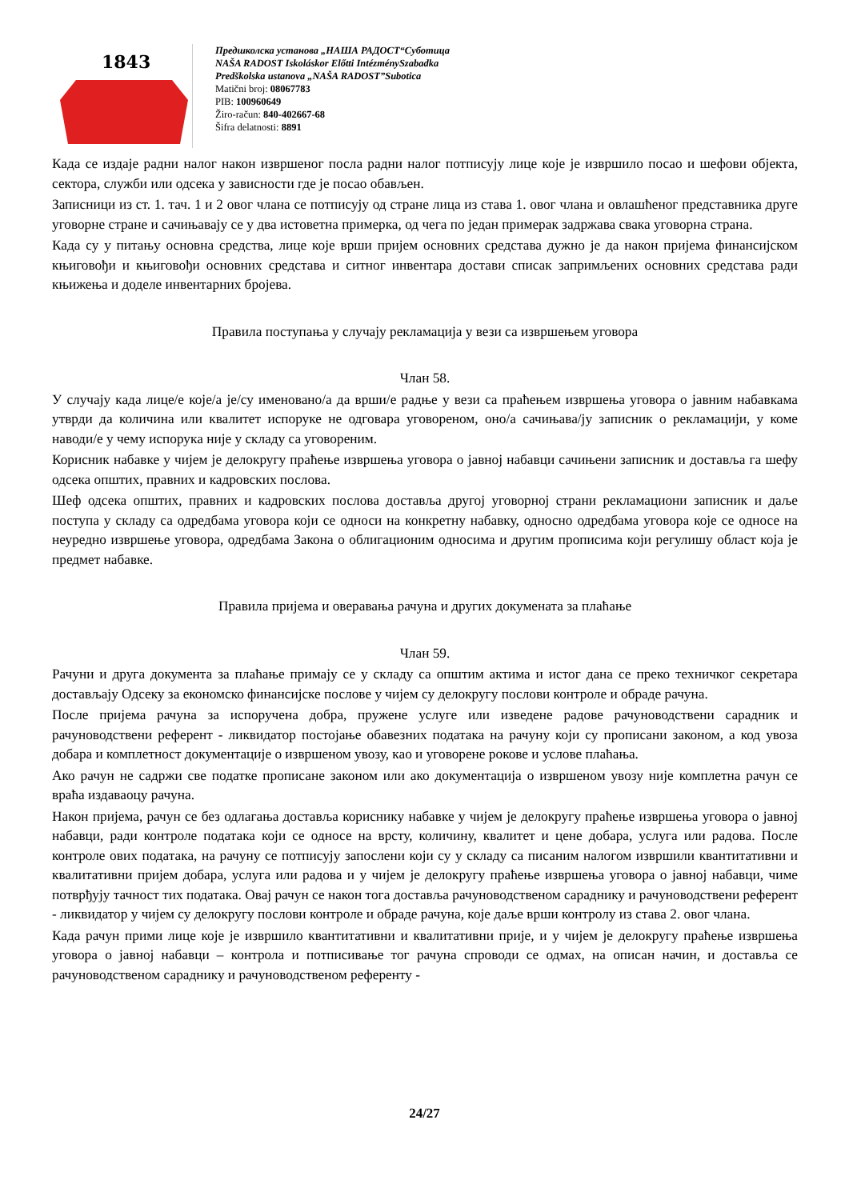1843
Предшколска установа „НАША РАДОСТ“Суботица
NAŠA RADOST Iskoláskor Előtti IntézménySzabadka
Predškolska ustanova „NAŠA RADOST”Subotica
Matični broj: 08067783
PIB: 100960649
Žiro-račun: 840-402667-68
Šifra delatnosti: 8891
Када се издаје радни налог након извршеног посла радни налог потписују лице које је извршило посао и шефови објекта, сектора, служби или одсека у зависности где је посао обављен.
Записници из ст. 1. тач. 1 и 2 овог члана се потписују од стране лица из става 1. овог члана и овлашћеног представника друге уговорне стране и сачињавају се у два истоветна примерка, од чега по један примерак задржава свака уговорна страна.
Када су у питању основна средства, лице које врши пријем основних средстава дужно је да након пријема финансијском књиговођи и књиговођи основних средстава и ситног инвентара достави списак запримљених основних средстава ради књижења и доделе инвентарних бројева.
Правила поступања у случају рекламација у вези са извршењем уговора
Члан 58.
У случају када лице/е које/а је/су именовано/а да врши/е радње у вези са праћењем извршења уговора о јавним набавкама утврди да количина или квалитет испоруке не одговара уговореном, оно/а сачињава/ју записник о рекламацији, у коме наводи/е у чему испорука није у складу са уговореним.
Корисник набавке у чијем је делокругу праћење извршења уговора о јавној набавци сачињени записник и доставља га шефу одсека општих, правних и кадровских послова.
Шеф одсека општих, правних и кадровских послова доставља другој уговорној страни рекламациони записник и даље поступа у складу са одредбама уговора који се односи на конкретну набавку, односно одредбама уговора које се односе на неуредно извршење уговора, одредбама Закона о облигационим односима и другим прописима који регулишу област која је предмет набавке.
Правила пријема и оверавања рачуна и других докумената за плаћање
Члан 59.
Рачуни и друга документа за плаћање примају се у складу са општим актима и истог дана се преко техничког секретара достављају Одсеку за економско финансијске послове у чијем су делокругу послови контроле и обраде рачуна.
После пријема рачуна за испоручена добра, пружене услуге или изведене радове рачуноводствени сарадник и рачуноводствени референт - ликвидатор постојање обавезних података на рачуну који су прописани законом, а код увоза добара и комплетност документације о извршеном увозу, као и уговорене рокове и услове плаћања.
Ако рачун не садржи све податке прописане законом или ако документација о извршеном увозу није комплетна рачун се враћа издаваоцу рачуна.
Након пријема, рачун се без одлагања доставља кориснику набавке у чијем је делокругу праћење извршења уговора о јавној набавци, ради контроле података који се односе на врсту, количину, квалитет и цене добара, услуга или радова. После контроле ових података, на рачуну се потписују запослени који су у складу са писаним налогом извршили квантитативни и квалитативни пријем добара, услуга или радова и у чијем је делокругу праћење извршења уговора о јавној набавци, чиме потврђују тачност тих података. Овај рачун се након тога доставља рачуноводственом сараднику и рачуноводствени референт - ликвидатор у чијем су делокругу послови контроле и обраде рачуна, које даље врши контролу из става 2. овог члана.
Када рачун прими лице које је извршило квантитативни и квалитативни прије, и у чијем је делокругу праћење извршења уговора о јавној набавци – контрола и потписивање тог рачуна спроводи се одмах, на описан начин, и доставља се рачуноводственом сараднику и рачуноводственом референту -
24/27